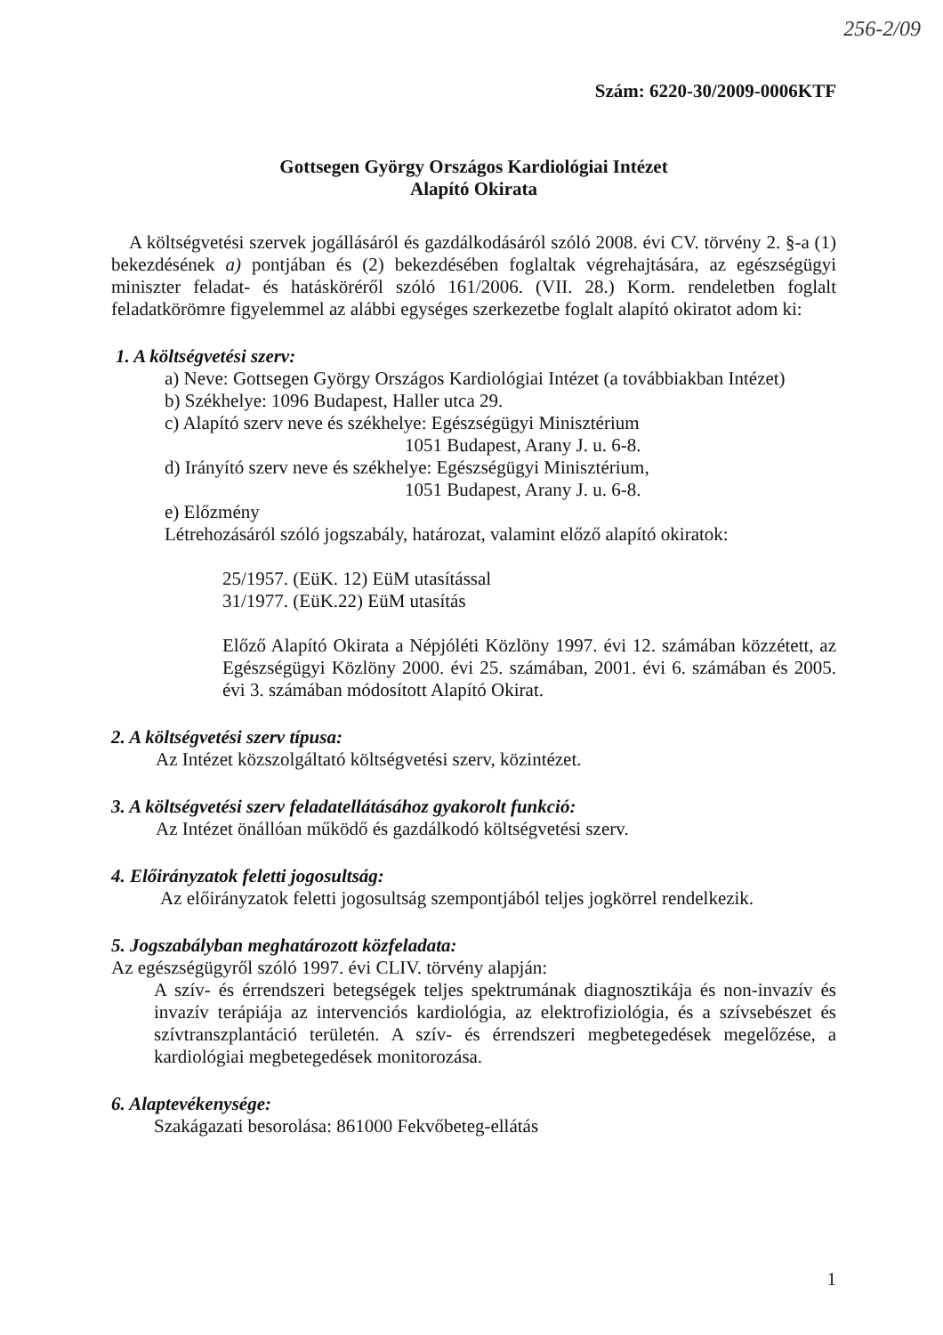256-2/09
Szám: 6220-30/2009-0006KTF
Gottsegen György Országos Kardiológiai Intézet
Alapító Okirata
A költségvetési szervek jogállásáról és gazdálkodásáról szóló 2008. évi CV. törvény 2. §-a (1) bekezdésének a) pontjában és (2) bekezdésében foglaltak végrehajtására, az egészségügyi miniszter feladat- és hatásköréről szóló 161/2006. (VII. 28.) Korm. rendeletben foglalt feladatkörömre figyelemmel az alábbi egységes szerkezetbe foglalt alapító okiratot adom ki:
1. A költségvetési szerv:
a) Neve: Gottsegen György Országos Kardiológiai Intézet (a továbbiakban Intézet)
b) Székhelye: 1096 Budapest, Haller utca 29.
c) Alapító szerv neve és székhelye: Egészségügyi Minisztérium
1051 Budapest, Arany J. u. 6-8.
d) Irányító szerv neve és székhelye: Egészségügyi Minisztérium,
1051 Budapest, Arany J. u. 6-8.
e) Előzmény
Létrehozásáról szóló jogszabály, határozat, valamint előző alapító okiratok:
25/1957. (EüK. 12) EüM utasítással
31/1977. (EüK.22) EüM utasítás
Előző Alapító Okirata a Népjóléti Közlöny 1997. évi 12. számában közzétett, az Egészségügyi Közlöny 2000. évi 25. számában, 2001. évi 6. számában és 2005. évi 3. számában módosított Alapító Okirat.
2. A költségvetési szerv típusa:
Az Intézet közszolgáltató költségvetési szerv, közintézet.
3. A költségvetési szerv feladatellátásához gyakorolt funkció:
Az Intézet önállóan működő és gazdálkodó költségvetési szerv.
4. Előirányzatok feletti jogosultság:
Az előirányzatok feletti jogosultság szempontjából teljes jogkörrel rendelkezik.
5. Jogszabályban meghatározott közfeladata:
Az egészségügyről szóló 1997. évi CLIV. törvény alapján:
A szív- és érrendszeri betegségek teljes spektrumának diagnosztikája és non-invazív és invazív terápiája az intervenciós kardiológia, az elektrofiziológia, és a szívsebészet és szívtranszplantáció területén. A szív- és érrendszeri megbetegedések megelőzése, a kardiológiai megbetegedések monitorozása.
6. Alaptevékenysége:
Szakágazati besorolása: 861000 Fekvőbeteg-ellátás
1